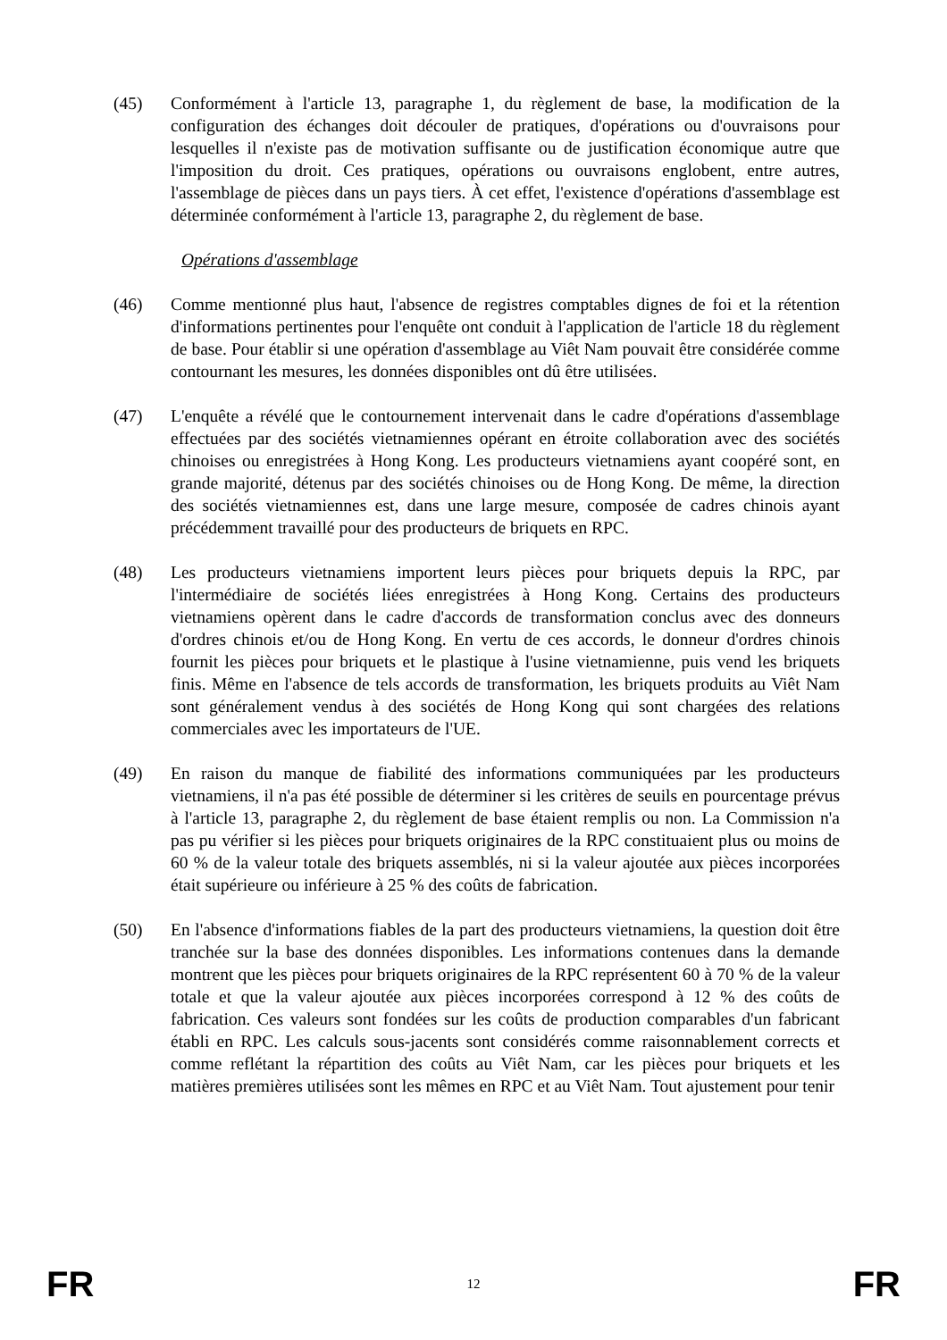(45) Conformément à l'article 13, paragraphe 1, du règlement de base, la modification de la configuration des échanges doit découler de pratiques, d'opérations ou d'ouvraisons pour lesquelles il n'existe pas de motivation suffisante ou de justification économique autre que l'imposition du droit. Ces pratiques, opérations ou ouvraisons englobent, entre autres, l'assemblage de pièces dans un pays tiers. À cet effet, l'existence d'opérations d'assemblage est déterminée conformément à l'article 13, paragraphe 2, du règlement de base.
Opérations d'assemblage
(46) Comme mentionné plus haut, l'absence de registres comptables dignes de foi et la rétention d'informations pertinentes pour l'enquête ont conduit à l'application de l'article 18 du règlement de base. Pour établir si une opération d'assemblage au Viêt Nam pouvait être considérée comme contournant les mesures, les données disponibles ont dû être utilisées.
(47) L'enquête a révélé que le contournement intervenait dans le cadre d'opérations d'assemblage effectuées par des sociétés vietnamiennes opérant en étroite collaboration avec des sociétés chinoises ou enregistrées à Hong Kong. Les producteurs vietnamiens ayant coopéré sont, en grande majorité, détenus par des sociétés chinoises ou de Hong Kong. De même, la direction des sociétés vietnamiennes est, dans une large mesure, composée de cadres chinois ayant précédemment travaillé pour des producteurs de briquets en RPC.
(48) Les producteurs vietnamiens importent leurs pièces pour briquets depuis la RPC, par l'intermédiaire de sociétés liées enregistrées à Hong Kong. Certains des producteurs vietnamiens opèrent dans le cadre d'accords de transformation conclus avec des donneurs d'ordres chinois et/ou de Hong Kong. En vertu de ces accords, le donneur d'ordres chinois fournit les pièces pour briquets et le plastique à l'usine vietnamienne, puis vend les briquets finis. Même en l'absence de tels accords de transformation, les briquets produits au Viêt Nam sont généralement vendus à des sociétés de Hong Kong qui sont chargées des relations commerciales avec les importateurs de l'UE.
(49) En raison du manque de fiabilité des informations communiquées par les producteurs vietnamiens, il n'a pas été possible de déterminer si les critères de seuils en pourcentage prévus à l'article 13, paragraphe 2, du règlement de base étaient remplis ou non. La Commission n'a pas pu vérifier si les pièces pour briquets originaires de la RPC constituaient plus ou moins de 60 % de la valeur totale des briquets assemblés, ni si la valeur ajoutée aux pièces incorporées était supérieure ou inférieure à 25 % des coûts de fabrication.
(50) En l'absence d'informations fiables de la part des producteurs vietnamiens, la question doit être tranchée sur la base des données disponibles. Les informations contenues dans la demande montrent que les pièces pour briquets originaires de la RPC représentent 60 à 70 % de la valeur totale et que la valeur ajoutée aux pièces incorporées correspond à 12 % des coûts de fabrication. Ces valeurs sont fondées sur les coûts de production comparables d'un fabricant établi en RPC. Les calculs sous-jacents sont considérés comme raisonnablement corrects et comme reflétant la répartition des coûts au Viêt Nam, car les pièces pour briquets et les matières premières utilisées sont les mêmes en RPC et au Viêt Nam. Tout ajustement pour tenir
FR 12 FR